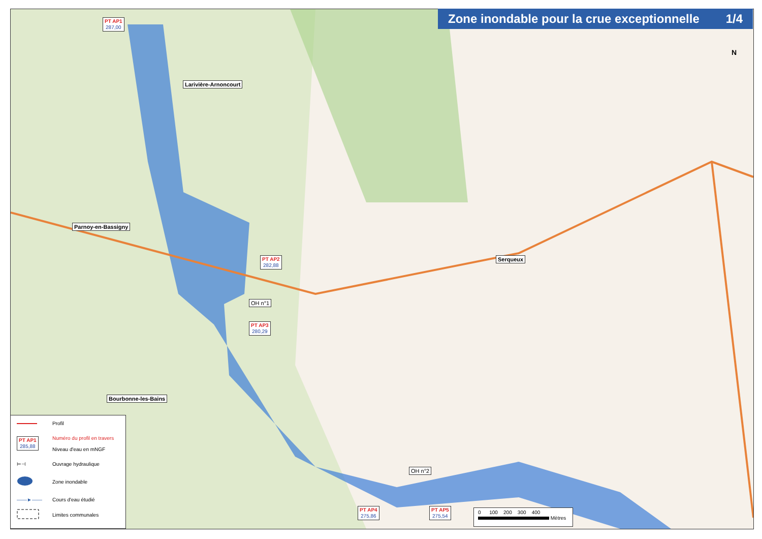Zone inondable pour la crue exceptionnelle 1/4
PT AP1
287,00
Larivière-Arnoncourt
Parnoy-en-Bassigny
PT AP2
282,88
Serqueux
OH n°1
PT AP3
280,29
Bourbonne-les-Bains
OH n°2
PT AP4
275,86
PT AP5
275,54
N
Profil
PT AP1
285,88 Numéro du profil en travers
Niveau d'eau en mNGF
⊢⊣ Ouvrage hydraulique
Zone inondable
——►—— Cours d'eau étudié
Limites communales
0 100 200 300 400
Mètres